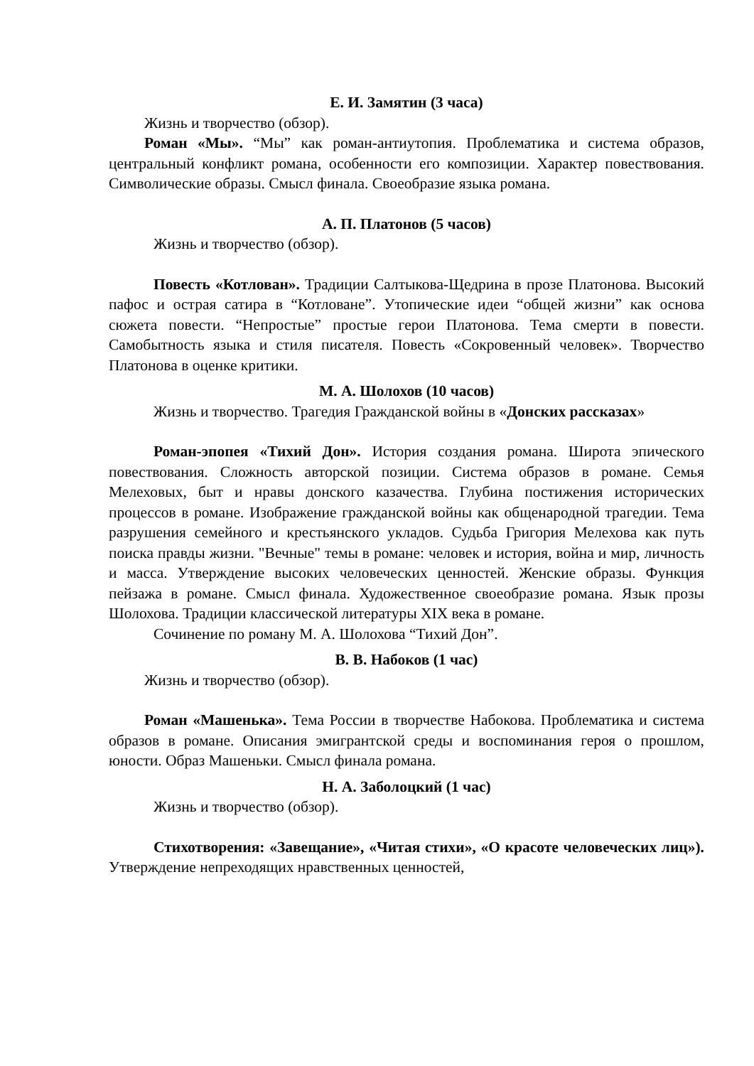Е. И. Замятин (3 часа)
Жизнь и творчество (обзор).
Роман «Мы». “Мы” как роман-антиутопия. Проблематика и система образов, центральный конфликт романа, особенности его композиции. Характер повествования. Символические образы. Смысл финала. Своеобразие языка романа.
А. П. Платонов (5 часов)
Жизнь и творчество (обзор).
Повесть «Котлован». Традиции Салтыкова-Щедрина в прозе Платонова. Высокий пафос и острая сатира в “Котловане”. Утопические идеи “общей жизни” как основа сюжета повести. “Непростые” простые герои Платонова. Тема смерти в повести. Самобытность языка и стиля писателя. Повесть «Сокровенный человек». Творчество Платонова в оценке критики.
М. А. Шолохов (10 часов)
Жизнь и творчество. Трагедия Гражданской войны в «Донских рассказах»
Роман-эпопея «Тихий Дон». История создания романа. Широта эпического повествования. Сложность авторской позиции. Система образов в романе. Семья Мелеховых, быт и нравы донского казачества. Глубина постижения исторических процессов в романе. Изображение гражданской войны как общенародной трагедии. Тема разрушения семейного и крестьянского укладов. Судьба Григория Мелехова как путь поиска правды жизни. "Вечные" темы в романе: человек и история, война и мир, личность и масса. Утверждение высоких человеческих ценностей. Женские образы. Функция пейзажа в романе. Смысл финала. Художественное своеобразие романа. Язык прозы Шолохова. Традиции классической литературы XIX века в романе.
Сочинение по роману М. А. Шолохова “Тихий Дон”.
В. В. Набоков (1 час)
Жизнь и творчество (обзор).
Роман «Машенька». Тема России в творчестве Набокова. Проблематика и система образов в романе. Описания эмигрантской среды и воспоминания героя о прошлом, юности. Образ Машеньки. Смысл финала романа.
Н. А. Заболоцкий (1 час)
Жизнь и творчество (обзор).
Стихотворения: «Завещание», «Читая стихи», «О красоте человеческих лиц»). Утверждение непреходящих нравственных ценностей,